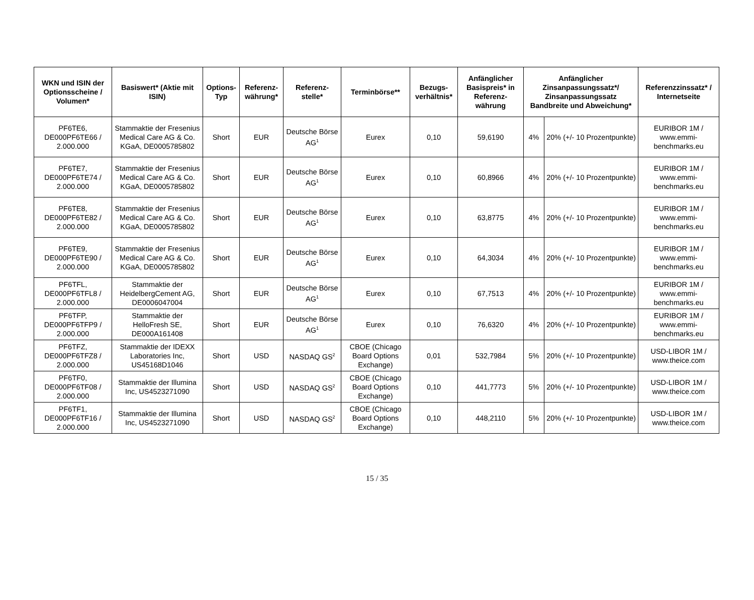| WKN und ISIN der Optionsscheine / Volumen* | Basiswert* (Aktie mit ISIN) | Options-Typ | Referenz-währung* | Referenz-stelle* | Terminbörse** | Bezugs-verhältnis* | Anfänglicher Basispreis* in Referenz-währung | Anfänglicher Zinsanpassungssatz*/ Zinsanpassungssatz Bandbreite und Abweichung* | | Referenzzinssatz* / Internetseite |
| --- | --- | --- | --- | --- | --- | --- | --- | --- | --- | --- |
| PF6TE6, DE000PF6TE66 / 2.000.000 | Stammaktie der Fresenius Medical Care AG & Co. KGaA, DE0005785802 | Short | EUR | Deutsche Börse AG<sup>1</sup> | Eurex | 0,10 | 59,6190 | 4% | 20% (+/- 10 Prozentpunkte) | EURIBOR 1M / www.emmi-benchmarks.eu |
| PF6TE7, DE000PF6TE74 / 2.000.000 | Stammaktie der Fresenius Medical Care AG & Co. KGaA, DE0005785802 | Short | EUR | Deutsche Börse AG<sup>1</sup> | Eurex | 0,10 | 60,8966 | 4% | 20% (+/- 10 Prozentpunkte) | EURIBOR 1M / www.emmi-benchmarks.eu |
| PF6TE8, DE000PF6TE82 / 2.000.000 | Stammaktie der Fresenius Medical Care AG & Co. KGaA, DE0005785802 | Short | EUR | Deutsche Börse AG<sup>1</sup> | Eurex | 0,10 | 63,8775 | 4% | 20% (+/- 10 Prozentpunkte) | EURIBOR 1M / www.emmi-benchmarks.eu |
| PF6TE9, DE000PF6TE90 / 2.000.000 | Stammaktie der Fresenius Medical Care AG & Co. KGaA, DE0005785802 | Short | EUR | Deutsche Börse AG<sup>1</sup> | Eurex | 0,10 | 64,3034 | 4% | 20% (+/- 10 Prozentpunkte) | EURIBOR 1M / www.emmi-benchmarks.eu |
| PF6TFL, DE000PF6TFL8 / 2.000.000 | Stammaktie der HeidelbergCement AG, DE0006047004 | Short | EUR | Deutsche Börse AG<sup>1</sup> | Eurex | 0,10 | 67,7513 | 4% | 20% (+/- 10 Prozentpunkte) | EURIBOR 1M / www.emmi-benchmarks.eu |
| PF6TFP, DE000PF6TFP9 / 2.000.000 | Stammaktie der HelloFresh SE, DE000A161408 | Short | EUR | Deutsche Börse AG<sup>1</sup> | Eurex | 0,10 | 76,6320 | 4% | 20% (+/- 10 Prozentpunkte) | EURIBOR 1M / www.emmi-benchmarks.eu |
| PF6TFZ, DE000PF6TFZ8 / 2.000.000 | Stammaktie der IDEXX Laboratories Inc, US45168D1046 | Short | USD | NASDAQ GS<sup>2</sup> | CBOE (Chicago Board Options Exchange) | 0,01 | 532,7984 | 5% | 20% (+/- 10 Prozentpunkte) | USD-LIBOR 1M / www.theice.com |
| PF6TF0, DE000PF6TF08 / 2.000.000 | Stammaktie der Illumina Inc, US4523271090 | Short | USD | NASDAQ GS<sup>2</sup> | CBOE (Chicago Board Options Exchange) | 0,10 | 441,7773 | 5% | 20% (+/- 10 Prozentpunkte) | USD-LIBOR 1M / www.theice.com |
| PF6TF1, DE000PF6TF16 / 2.000.000 | Stammaktie der Illumina Inc, US4523271090 | Short | USD | NASDAQ GS<sup>2</sup> | CBOE (Chicago Board Options Exchange) | 0,10 | 448,2110 | 5% | 20% (+/- 10 Prozentpunkte) | USD-LIBOR 1M / www.theice.com |
15 / 35